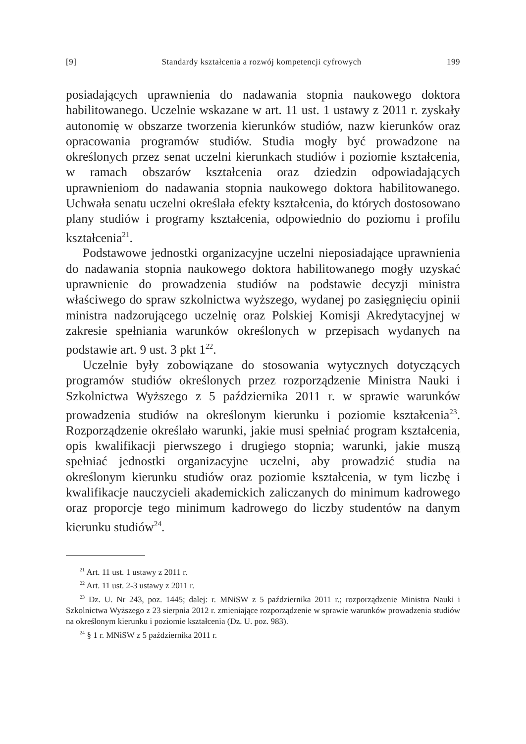[9] Standardy kształcenia a rozwój kompetencji cyfrowych 199
posiadających uprawnienia do nadawania stopnia naukowego doktora habilitowanego. Uczelnie wskazane w art. 11 ust. 1 ustawy z 2011 r. zyskały autonomię w obszarze tworzenia kierunków studiów, nazw kierunków oraz opracowania programów studiów. Studia mogły być prowadzone na określonych przez senat uczelni kierunkach studiów i poziomie kształcenia, w ramach obszarów kształcenia oraz dziedzin odpowiadających uprawnieniom do nadawania stopnia naukowego doktora habilitowanego. Uchwała senatu uczelni określała efekty kształcenia, do których dostosowano plany studiów i programy kształcenia, odpowiednio do poziomu i profilu kształcenia<sup>21</sup>.
Podstawowe jednostki organizacyjne uczelni nieposiadające uprawnienia do nadawania stopnia naukowego doktora habilitowanego mogły uzyskać uprawnienie do prowadzenia studiów na podstawie decyzji ministra właściwego do spraw szkolnictwa wyższego, wydanej po zasięgnięciu opinii ministra nadzorującego uczelnię oraz Polskiej Komisji Akredytacyjnej w zakresie spełniania warunków określonych w przepisach wydanych na podstawie art. 9 ust. 3 pkt 1<sup>22</sup>.
Uczelnie były zobowiązane do stosowania wytycznych dotyczących programów studiów określonych przez rozporządzenie Ministra Nauki i Szkolnictwa Wyższego z 5 października 2011 r. w sprawie warunków prowadzenia studiów na określonym kierunku i poziomie kształcenia<sup>23</sup>. Rozporządzenie określało warunki, jakie musi spełniać program kształcenia, opis kwalifikacji pierwszego i drugiego stopnia; warunki, jakie muszą spełniać jednostki organizacyjne uczelni, aby prowadzić studia na określonym kierunku studiów oraz poziomie kształcenia, w tym liczbę i kwalifikacje nauczycieli akademickich zaliczanych do minimum kadrowego oraz proporcje tego minimum kadrowego do liczby studentów na danym kierunku studiów<sup>24</sup>.
<sup>21</sup> Art. 11 ust. 1 ustawy z 2011 r.
<sup>22</sup> Art. 11 ust. 2-3 ustawy z 2011 r.
<sup>23</sup> Dz. U. Nr 243, poz. 1445; dalej: r. MNiSW z 5 października 2011 r.; rozporządzenie Ministra Nauki i Szkolnictwa Wyższego z 23 sierpnia 2012 r. zmieniające rozporządzenie w sprawie warunków prowadzenia studiów na określonym kierunku i poziomie kształcenia (Dz. U. poz. 983).
<sup>24</sup> § 1 r. MNiSW z 5 października 2011 r.